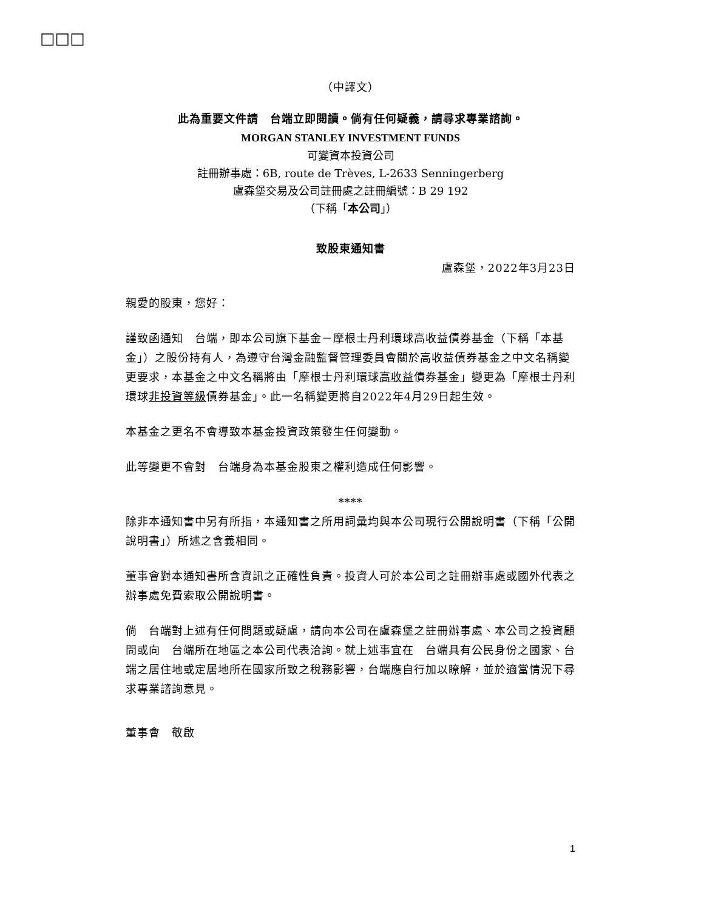□□□
（中譯文）
此為重要文件請　台端立即閱讀。倘有任何疑義，請尋求專業諮詢。
MORGAN STANLEY INVESTMENT FUNDS
可變資本投資公司
註冊辦事處：6B, route de Trèves, L-2633 Senningerberg
盧森堡交易及公司註冊處之註冊編號：B 29 192
（下稱「本公司」）
致股東通知書
盧森堡，2022年3月23日
親愛的股東，您好：
謹致函通知　台端，即本公司旗下基金－摩根士丹利環球高收益債券基金（下稱「本基金」）之股份持有人，為遵守台灣金融監督管理委員會關於高收益債券基金之中文名稱變更要求，本基金之中文名稱將由「摩根士丹利環球高收益債券基金」變更為「摩根士丹利環球非投資等級債券基金」。此一名稱變更將自2022年4月29日起生效。
本基金之更名不會導致本基金投資政策發生任何變動。
此等變更不會對　台端身為本基金股東之權利造成任何影響。
****
除非本通知書中另有所指，本通知書之所用詞彙均與本公司現行公開說明書（下稱「公開說明書」）所述之含義相同。
董事會對本通知書所含資訊之正確性負責。投資人可於本公司之註冊辦事處或國外代表之辦事處免費索取公開說明書。
倘　台端對上述有任何問題或疑慮，請向本公司在盧森堡之註冊辦事處、本公司之投資顧問或向　台端所在地區之本公司代表洽詢。就上述事宜在　台端具有公民身份之國家、台端之居住地或定居地所在國家所致之稅務影響，台端應自行加以瞭解，並於適當情況下尋求專業諮詢意見。
董事會　敬啟
1